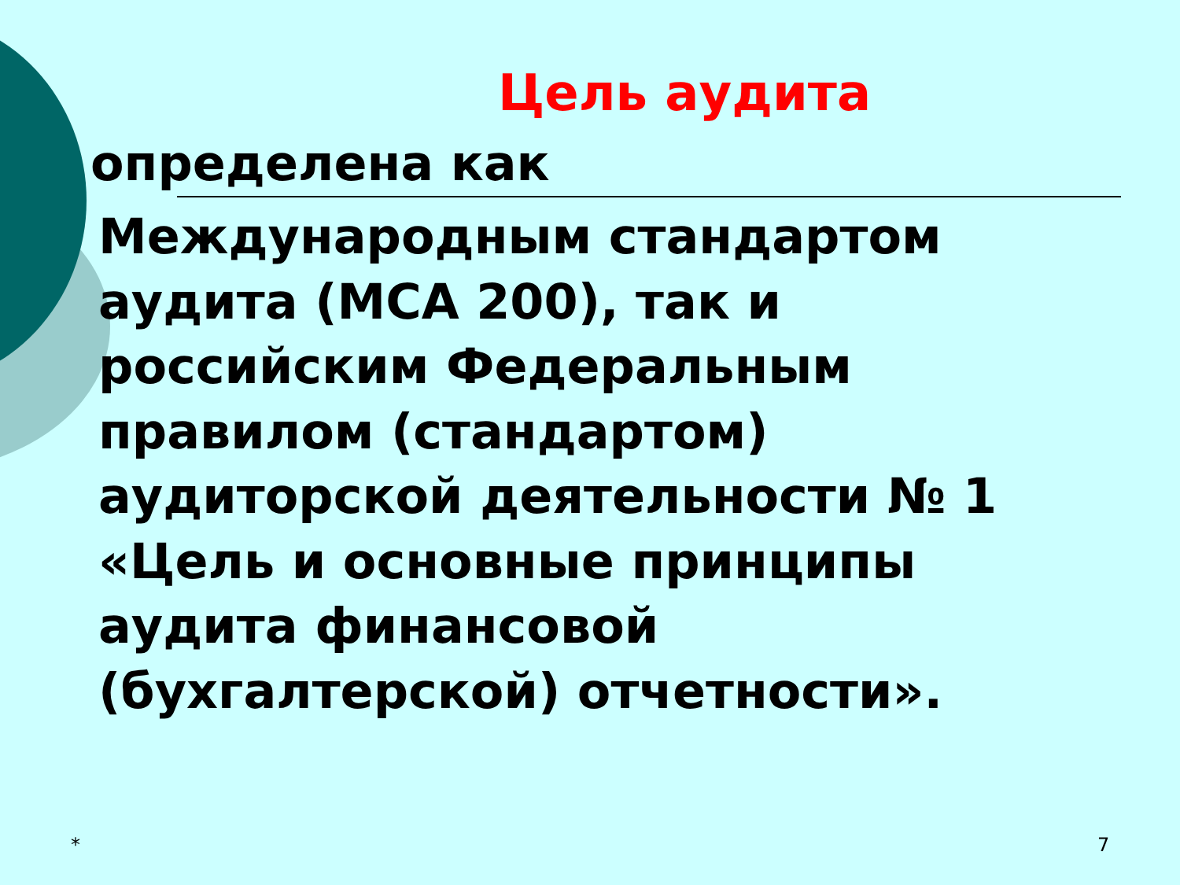Цель аудита
определена как
Международным стандартом
аудита (МСА 200), так и
российским Федеральным
правилом (стандартом)
аудиторской деятельности № 1
«Цель и основные принципы
аудита финансовой
(бухгалтерской) отчетности».
* 7